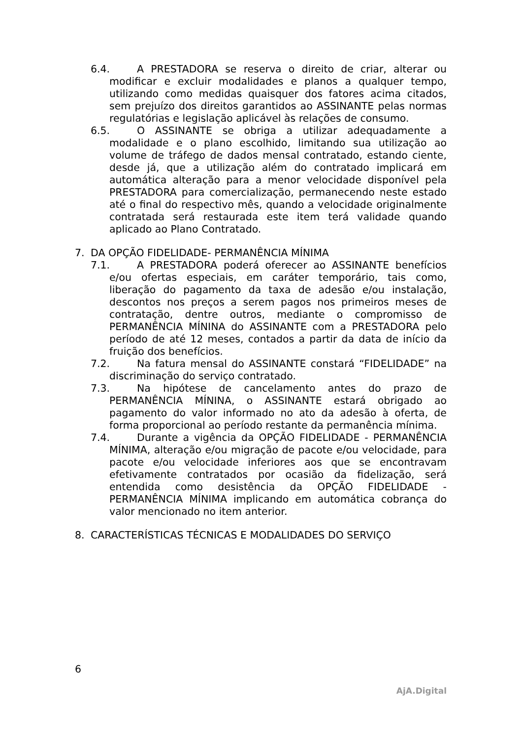6.4. A PRESTADORA se reserva o direito de criar, alterar ou modificar e excluir modalidades e planos a qualquer tempo, utilizando como medidas quaisquer dos fatores acima citados, sem prejuízo dos direitos garantidos ao ASSINANTE pelas normas regulatórias e legislação aplicável às relações de consumo.
6.5. O ASSINANTE se obriga a utilizar adequadamente a modalidade e o plano escolhido, limitando sua utilização ao volume de tráfego de dados mensal contratado, estando ciente, desde já, que a utilização além do contratado implicará em automática alteração para a menor velocidade disponível pela PRESTADORA para comercialização, permanecendo neste estado até o final do respectivo mês, quando a velocidade originalmente contratada será restaurada este item terá validade quando aplicado ao Plano Contratado.
7. DA OPÇÃO FIDELIDADE- PERMANÊNCIA MÍNIMA
7.1. A PRESTADORA poderá oferecer ao ASSINANTE benefícios e/ou ofertas especiais, em caráter temporário, tais como, liberação do pagamento da taxa de adesão e/ou instalação, descontos nos preços a serem pagos nos primeiros meses de contratação, dentre outros, mediante o compromisso de PERMANÊNCIA MÍNINA do ASSINANTE com a PRESTADORA pelo período de até 12 meses, contados a partir da data de início da fruição dos benefícios.
7.2. Na fatura mensal do ASSINANTE constará “FIDELIDADE” na discriminação do serviço contratado.
7.3. Na hipótese de cancelamento antes do prazo de PERMANÊNCIA MÍNINA, o ASSINANTE estará obrigado ao pagamento do valor informado no ato da adesão à oferta, de forma proporcional ao período restante da permanência mínima.
7.4. Durante a vigência da OPÇÃO FIDELIDADE - PERMANÊNCIA MÍNIMA, alteração e/ou migração de pacote e/ou velocidade, para pacote e/ou velocidade inferiores aos que se encontravam efetivamente contratados por ocasião da fidelização, será entendida como desistência da OPÇÃO FIDELIDADE - PERMANÊNCIA MÍNIMA implicando em automática cobrança do valor mencionado no item anterior.
8. CARACTERÍSTICAS TÉCNICAS E MODALIDADES DO SERVIÇO
6
AjA.Digital